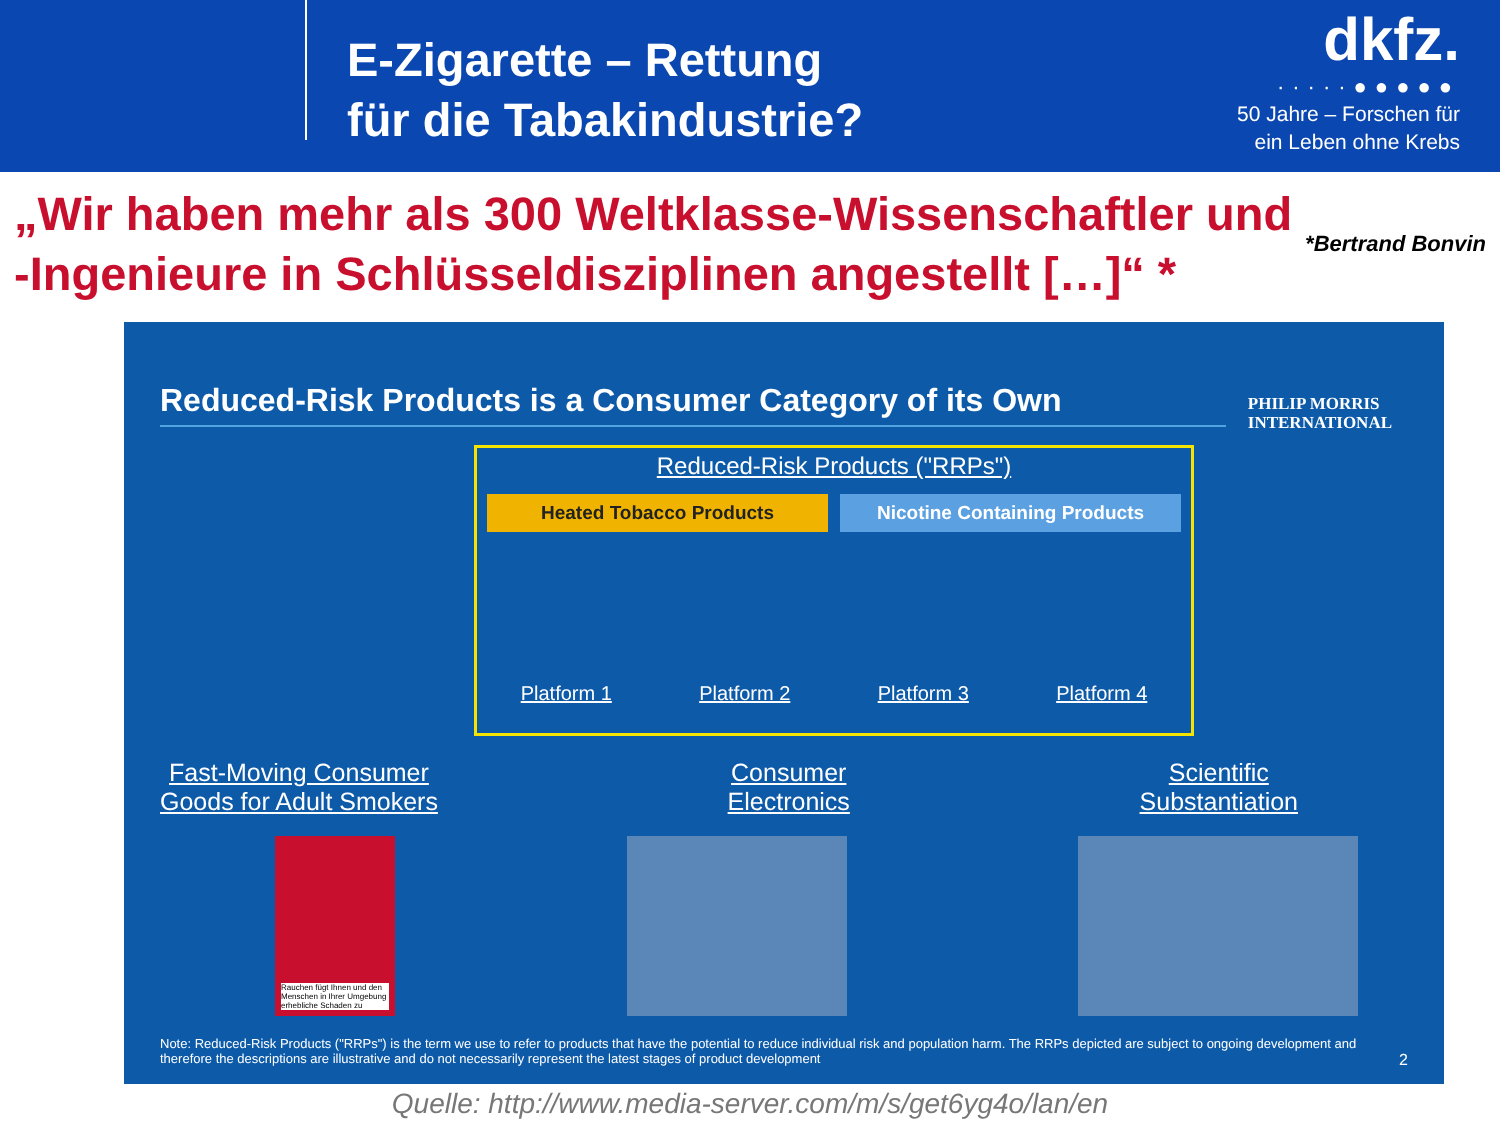E-Zigarette – Rettung
für die Tabakindustrie?
dkfz.
·····●●●●●
50 Jahre – Forschen für
ein Leben ohne Krebs
*Bertrand Bonvin „Wir haben mehr als 300 Weltklasse-Wissenschaftler und -Ingenieure in Schlüsseldisziplinen angestellt […]“ *
PHILIP MORRIS
INTERNATIONAL
Reduced-Risk Products is a Consumer Category of its Own
Reduced-Risk Products ("RRPs")
Heated Tobacco Products Nicotine Containing Products
Platform 1 Platform 2 Platform 3 Platform 4
Fast-Moving Consumer
Goods for Adult Smokers
Consumer
Electronics
Scientific
Substantiation
Rauchen fügt Ihnen und den Menschen in Ihrer Umgebung erhebliche Schaden zu
Note: Reduced-Risk Products ("RRPs") is the term we use to refer to products that have the potential to reduce individual risk and population harm. The RRPs depicted are subject to ongoing development and therefore the descriptions are illustrative and do not necessarily represent the latest stages of product development 2
Quelle: http://www.media-server.com/m/s/get6yg4o/lan/en